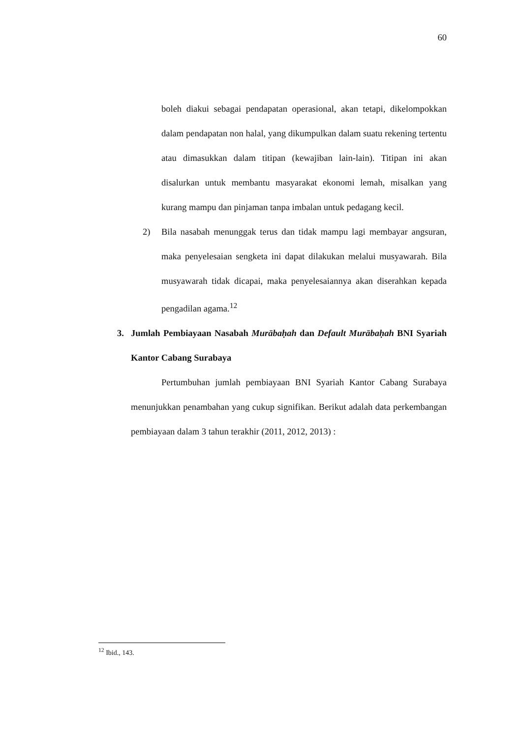60
boleh diakui sebagai pendapatan operasional, akan tetapi, dikelompokkan dalam pendapatan non halal, yang dikumpulkan dalam suatu rekening tertentu atau dimasukkan dalam titipan (kewajiban lain-lain). Titipan ini akan disalurkan untuk membantu masyarakat ekonomi lemah, misalkan yang kurang mampu dan pinjaman tanpa imbalan untuk pedagang kecil.
2) Bila nasabah menunggak terus dan tidak mampu lagi membayar angsuran, maka penyelesaian sengketa ini dapat dilakukan melalui musyawarah. Bila musyawarah tidak dicapai, maka penyelesaiannya akan diserahkan kepada pengadilan agama.<sup>12</sup>
3. Jumlah Pembiayaan Nasabah Murābaḥah dan Default Murābaḥah BNI Syariah Kantor Cabang Surabaya
Pertumbuhan jumlah pembiayaan BNI Syariah Kantor Cabang Surabaya menunjukkan penambahan yang cukup signifikan. Berikut adalah data perkembangan pembiayaan dalam 3 tahun terakhir (2011, 2012, 2013) :
<sup>12</sup> Ibid., 143.